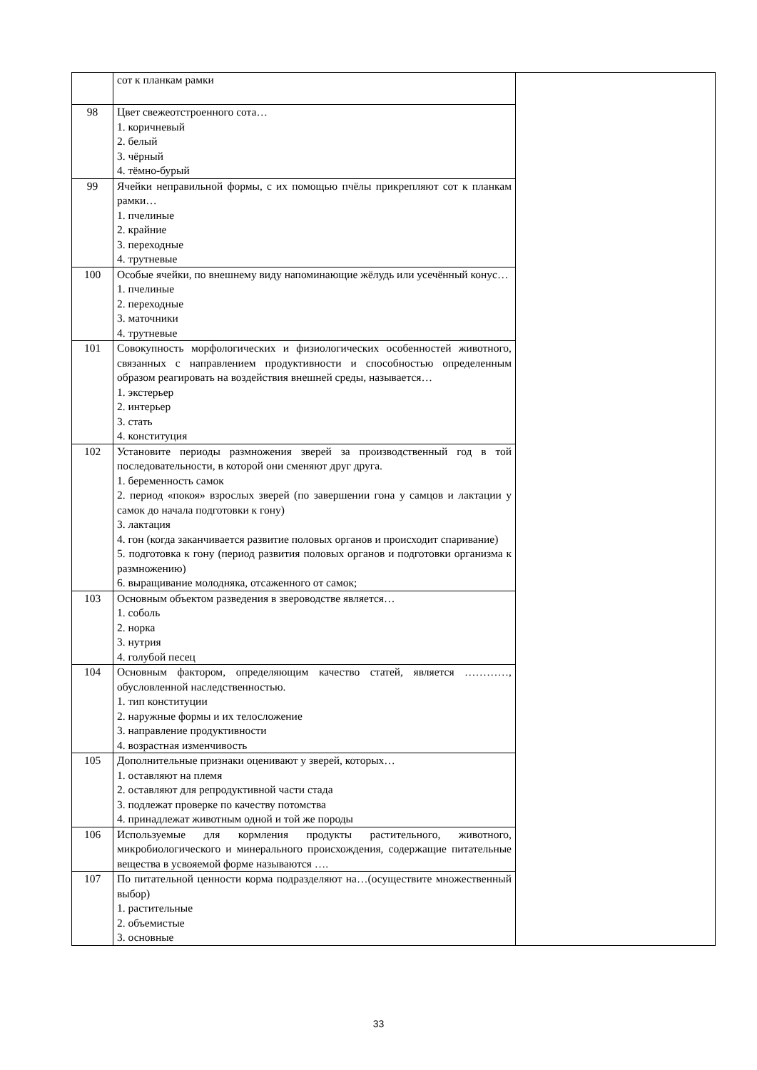| | сот к планкам рамки | |
| 98 | Цвет свежеотстроенного сота… 1. коричневый 2. белый 3. чёрный 4. тёмно-бурый | |
| 99 | Ячейки неправильной формы, с их помощью пчёлы прикрепляют сот к планкам рамки… 1. пчелиные 2. крайние 3. переходные 4. трутневые | |
| 100 | Особые ячейки, по внешнему виду напоминающие жёлудь или усечённый конус… 1. пчелиные 2. переходные 3. маточники 4. трутневые | |
| 101 | Совокупность морфологических и физиологических особенностей животного, связанных с направлением продуктивности и способностью определенным образом реагировать на воздействия внешней среды, называется… 1. экстерьер 2. интерьер 3. стать 4. конституция | |
| 102 | Установите периоды размножения зверей за производственный год в той последовательности, в которой они сменяют друг друга. 1. беременность самок 2. период «покоя» взрослых зверей (по завершении гона у самцов и лактации у самок до начала подготовки к гону) 3. лактация 4. гон (когда заканчивается развитие половых органов и происходит спаривание) 5. подготовка к гону (период развития половых органов и подготовки организма к размножению) 6. выращивание молодняка, отсаженного от самок; | |
| 103 | Основным объектом разведения в звероводстве является… 1. соболь 2. норка 3. нутрия 4. голубой песец | |
| 104 | Основным фактором, определяющим качество статей, является …………, обусловленной наследственностью. 1. тип конституции 2. наружные формы и их телосложение 3. направление продуктивности 4. возрастная изменчивость | |
| 105 | Дополнительные признаки оценивают у зверей, которых… 1. оставляют на племя 2. оставляют для репродуктивной части стада 3. подлежат проверке по качеству потомства 4. принадлежат животным одной и той же породы | |
| 106 | Используемые для кормления продукты растительного, животного, микробиологического и минерального происхождения, содержащие питательные вещества в усвояемой форме называются …. | |
| 107 | По питательной ценности корма подразделяют на…(осуществите множественный выбор) 1. растительные 2. объемистые 3. основные | |
33